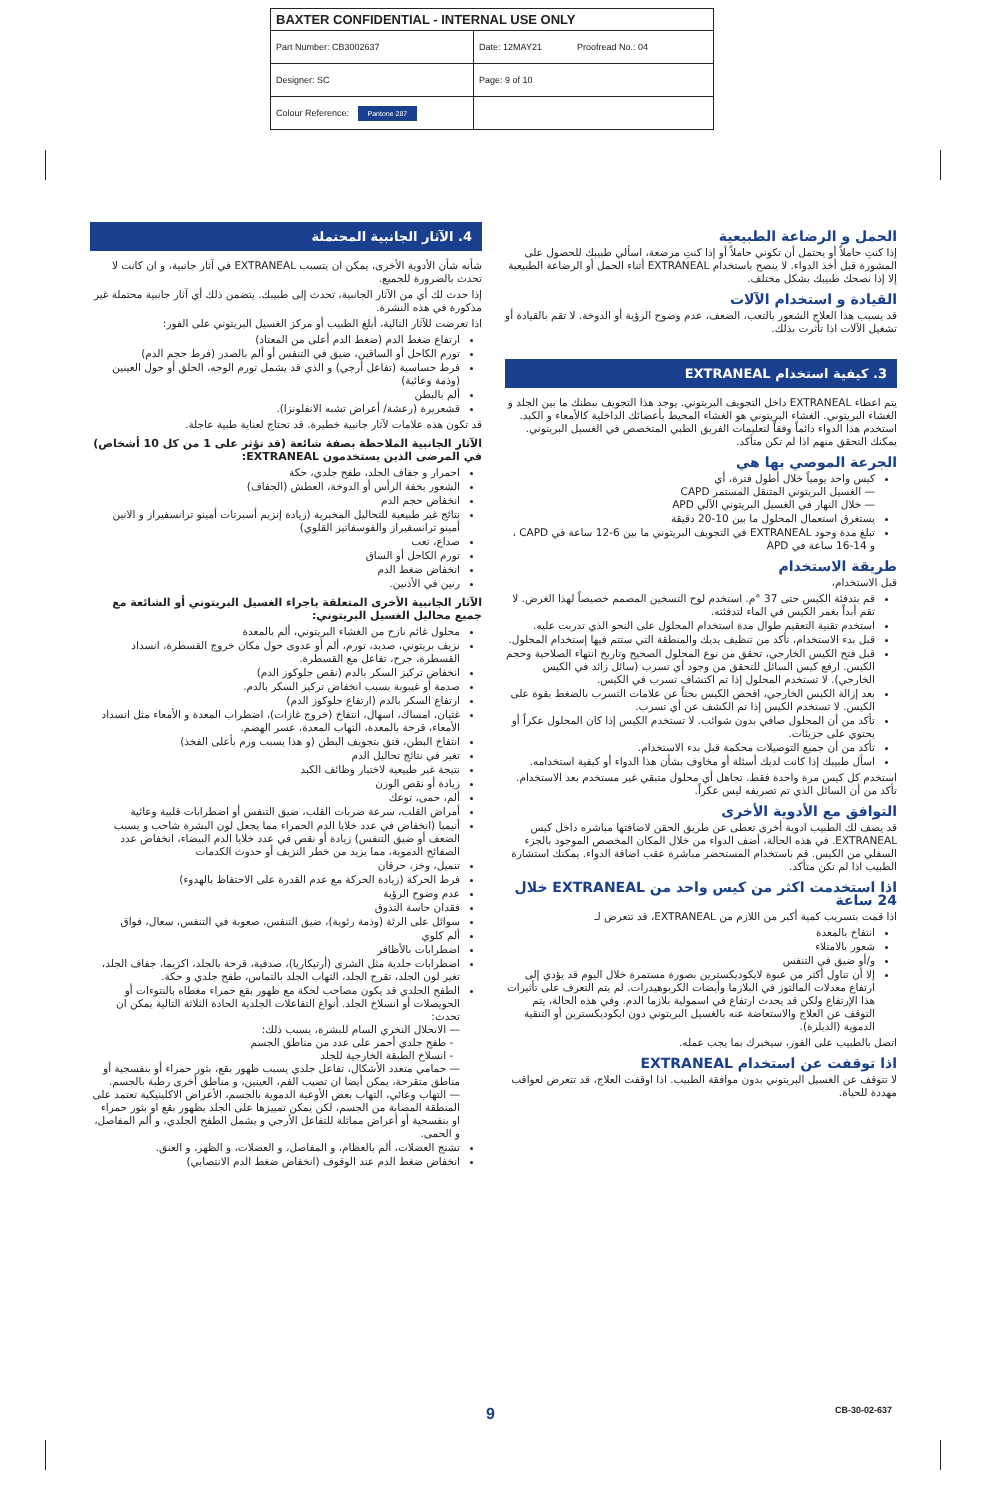| BAXTER CONFIDENTIAL - INTERNAL USE ONLY | |
| --- | --- |
| Part Number: CB3002637 | Date: 12MAY21 Proofread No.: 04 |
| Designer: SC | Page: 9 of 10 |
| Colour Reference: Pantone 287 | |
الحمل و الرضاعة الطبيعية
إذا كنتِ حاملاً أو يحتمل أن تكوني حاملاً أو إذا كنتِ مرضعة، اسألي طبيبك للحصول على المشورة قبل أخذ الدواء. لا ينصح باستخدام EXTRANEAL أثناء الحمل أو الرضاعة الطبيعية إلا إذا نصحك طبيبك بشكل مختلف.
القيادة و استخدام الآلات
قد يسبب هذا العلاج الشعور بالتعب، الضعف، عدم وضوح الرؤية أو الدوخة. لا تقم بالقيادة أو تشغيل الآلات اذا تأثرت بذلك.
3. كيفية استخدام EXTRANEAL
يتم اعطاء EXTRANEAL داخل التجويف البريتوني. يوجد هذا التجويف ببطنك ما بين الجلد و الغشاء البريتوني. الغشاء البريتوني هو الغشاء المحيط بأعضائك الداخلية كالأمعاء و الكبد. استخدم هذا الدواء دائماً وفقاً لتعليمات الفريق الطبي المتخصص في الغسيل البريتوني. يمكنك التحقق منهم اذا لم تكن متأكد.
الجرعة الموصي بها هي
كيس واحد يومياً خلال أطول فترة، أي
— الغسيل البريتوني المتنقل المستمر CAPD
— خلال النهار في الغسيل البريتوني الآلي APD
يستغرق استعمال المحلول ما بين 10-20 دقيقة
تبلغ مدة وجود EXTRANEAL في التجويف البريتوني ما بين 6-12 ساعة في CAPD ، و 14-16 ساعة في APD
طريقة الاستخدام
قبل الاستخدام،
قم بتدفئة الكيس حتى 37 °م. استخدم لوح التسخين المصمم خصيصاً لهذا الغرض. لا تقم أبداً بغمر الكيس في الماء لتدفئته.
استخدم تقنية التعقيم طوال مدة استخدام المحلول على النحو الذي تدربت عليه.
قبل بدء الاستخدام، تأكد من تنظيف يديك والمنطقة التي ستتم فيها إستخدام المحلول.
قبل فتح الكيس الخارجي، تحقق من نوع المحلول الصحيح وتاريخ انتهاء الصلاحية وحجم الكيس. ارفع كيس السائل للتحقق من وجود أي تسرب (سائل زائد في الكيس الخارجي). لا تستخدم المحلول إذا تم اكتشاف تسرب في الكيس.
بعد إزالة الكيس الخارجي، افحص الكيس بحثاً عن علامات التسرب بالضغط بقوة على الكيس. لا تستخدم الكيس إذا تم الكشف عن أي تسرب.
تأكد من أن المحلول صافي بدون شوائب. لا تستخدم الكيس إذا كان المحلول عكراً أو يحتوي على جزيئات.
تأكد من أن جميع التوصيلات محكمة قبل بدء الاستخدام.
اسأل طبيبك إذا كانت لديك أسئلة أو مخاوف بشأن هذا الدواء أو كيفية استخدامه.
استخدم كل كيس مرة واحدة فقط. تجاهل أي محلول متبقي غير مستخدم بعد الاستخدام. تأكد من أن السائل الذي تم تصريفه ليس عكراً.
التوافق مع الأدوية الأخرى
قد يصف لك الطبيب ادوية أخرى تعطى عن طريق الحقن لاضافتها مباشره داخل كيس EXTRANEAL. في هذه الحالة، أضف الدواء من خلال المكان المخصص الموجود بالجزء السفلي من الكيس. قم باستخدام المستحضر مباشرة عقب اضافة الدواء. يمكنك استشارة الطبيب اذا لم تكن متأكد.
اذا استخدمت اكثر من كيس واحد من EXTRANEAL خلال 24 ساعة
اذا قمت بتسريب كمية أكبر من اللازم من EXTRANEAL، قد تتعرض لـ
انتفاخ بالمعدة
شعور بالامتلاء
و/أو ضيق في التنفس
إلا أن تناول أكثر من عبوة لايكوديكسترين بصورة مستمرة خلال اليوم قد يؤدي إلى ارتفاع معدلات المالتوز في البلازما وأيضات الكربوهيدرات. لم يتم التعرف على تأثيرات هذا الإرتفاع ولكن قد يحدث ارتفاع في اسمولية بلازما الدم. وفي هذه الحالة، يتم التوقف عن العلاج والاستعاضة عنه بالغسيل البريتوني دون ايكوديكسترين أو التنقية الدموية (الديلزة).
اتصل بالطبيب على الفور، سيخبرك بما يجب عمله.
اذا توقفت عن استخدام EXTRANEAL
لا تتوقف عن الغسيل البريتوني بدون موافقة الطبيب. اذا اوقفت العلاج، قد تتعرض لعواقب مهددة للحياة.
4. الآثار الجانبية المحتملة
شأنه شأن الأدوية الأخرى، يمكن ان يتسبب EXTRANEAL في آثار جانبية، و ان كانت لا تحدث بالضرورة للجميع.
إذا حدث لك أي من الآثار الجانبية، تحدث إلى طبيبك. يتضمن ذلك أي آثار جانبية محتملة غير مذكورة في هذه النشرة.
اذا تعرضت للآثار التالية، أبلغ الطبيب أو مركز الغسيل البريتوني على الفور:
ارتفاع ضغط الدم (ضغط الدم أعلى من المعتاد)
تورم الكاحل أو الساقين، ضيق في التنفس أو ألم بالصدر (فرط حجم الدم)
فرط حساسية (تفاعل أرجي) و الذي قد يشمل تورم الوجه، الحلق أو حول العينين (وذمة وعائية)
ألم بالبطن
قشعريرة (رعشة/ أعراض تشبه الانفلونزا).
قد تكون هذه علامات لآثار جانبية خطيرة. قد تحتاج لعناية طبية عاجلة.
الآثار الجانبية الملاحظة بصفة شائعة (قد تؤثر على 1 من كل 10 أشخاص) في المرضى الذين يستخدمون EXTRANEAL:
احمرار و جفاف الجلد، طفح جلدي، حكة
الشعور بخفة الرأس أو الدوخة، العطش (الجفاف)
انخفاض حجم الدم
نتائج غير طبيعية للتحاليل المخبرية (زيادة إنزيم أسبرتات أمينو ترانسفيراز و الانين أمينو ترانسفيراز والفوسفاتيز القلوي)
صداع، تعب
تورم الكاحل أو الساق
انخفاض ضغط الدم
رنين في الأذنين.
الآثار الجانبية الأخرى المتعلقة باجراء الغسيل البريتوني أو الشائعة مع جميع محاليل الغسيل البريتوني:
محلول غائم نازح من الغشاء البريتوني، ألم بالمعدة
نزيف بريتوني، صديد، تورم، ألم أو عدوى حول مكان خروج القسطرة، انسداد القسطرة، جرح، تفاعل مع القسطرة.
انخفاض تركيز السكر بالدم (نقص جلوكوز الدم)
صدمة أو غيبوبة بسبب انخفاض تركيز السكر بالدم.
ارتفاع السكر بالدم (ارتفاع جلوكوز الدم)
غثيان، امساك، اسهال، انتفاخ (خروج غازات)، اضطراب المعدة و الأمعاء مثل انسداد الأمعاء، قرحة بالمعدة، التهاب المعدة، عسر الهضم.
انتفاخ البطن، فتق بتجويف البطن (و هذا يسبب ورم بأعلى الفخذ)
تغير في نتائج تحاليل الدم
نتيجة غير طبيعية لاختبار وظائف الكبد
زيادة أو نقص الوزن
ألم، حمى، توعك
أمراض القلب، سرعة ضربات القلب، ضيق التنفس أو اضطرابات قلبية وعائية
أنيميا (انخفاض في عدد خلايا الدم الحمراء مما يجعل لون البشرة شاحب و يسبب الضعف أو ضيق التنفس) زيادة أو نقص في عدد خلايا الدم البيضاء، انخفاض عدد الصفائح الدموية، مما يزيد من خطر النزيف أو حدوث الكدمات
تنميل، وخز، حرقان
فرط الحركة (زيادة الحركة مع عدم القدرة على الاحتفاظ بالهدوء)
عدم وضوح الرؤية
فقدان حاسة التذوق
سوائل على الرئة (وذمة رئوية)، ضيق التنفس، صعوبة في التنفس، سعال، فواق
ألم كلوي
اضطرابات بالأظافر
اضطرابات جلدية مثل الشرى (أرتيكاريا)، صدفية، قرحة بالجلد، اكزيما، جفاف الجلد، تغير لون الجلد، تقرح الجلد، التهاب الجلد بالتماس، طفح جلدي و حكة.
الطفح الجلدي قد يكون مصاحب لحكة مع ظهور بقع حمراء مغطاه بالنتوءات أو الحويصلات أو انسلاخ الجلد. أنواع التفاعلات الجلدية الحادة الثلاثة التالية يمكن ان تحدث:
— الانحلال النخري السام للبشرة، يسبب ذلك:
- طفح جلدي أحمر على عدد من مناطق الجسم
- انسلاخ الطبقة الخارجية للجلد
— حمامي متعدد الأشكال، تفاعل جلدي يسبب ظهور بقع، بثور حمراء أو بنفسجية أو مناطق متقرحة، يمكن أيضا ان تصيب الفم، العينين، و مناطق أخرى رطبة بالجسم.
— التهاب وعائي، التهاب بعض الأوعية الدموية بالجسم، الأعراض الاكلينيكية تعتمد على المنطقة المصابة من الجسم، لكن يمكن تمييزها على الجلد بظهور بقع او بثور حمراء او بنفسجية أو أعراض مماثلة للتفاعل الأرجي و يشمل الطفح الجلدي، و ألم المفاصل، و الحمى.
تشنج العضلات، ألم بالعظام، و المفاصل، و العضلات، و الظهر، و العنق.
انخفاض ضغط الدم عند الوقوف (انخفاض ضغط الدم الانتصابي)
9 CB-30-02-637